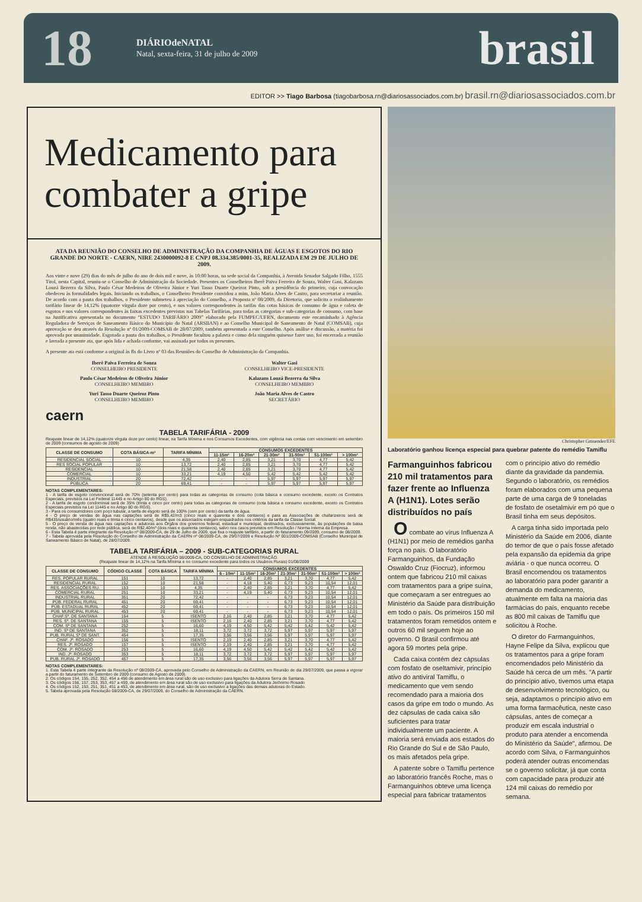18
DIÁRIOdeNATAL
Natal, sexta-feira, 31 de julho de 2009
brasil
EDITOR >> Tiago Barbosa (tiagobarbosa.rn@diariosassociados.com.br) brasil.rn@diariosassociados.com.br
Medicamento para combater a gripe
ATA DA REUNIÃO DO CONSELHO DE ADMINISTRAÇÃO DA COMPANHIA DE ÁGUAS E ESGOTOS DO RIO GRANDE DO NORTE - CAERN, NIRE 2430000092-8 E CNPJ 08.334.385/0001-35, REALIZADA EM 29 DE JULHO DE 2009.
Aos vinte e nove (29) dias do mês de julho do ano de dois mil e nove, às 10:00 horas, na sede social da Companhia, à Avenida Senador Salgado Filho, 1555 Tirol, nesta Capital, reuniu-se o Conselho de Administração da Sociedade. Presentes os Conselheiros Iberê Paiva Ferreira de Souza, Walter Gasi, Kalazans Louzá Bezerra da Silva, Paulo César Medeiros de Oliveira Júnior e Yuri Tasso Duarte Queiroz Pinto, sob a presidência do primeiro, cuja convocação obedeceu às formalidades legais. Iniciando os trabalhos, o Conselheiro Presidente convidou a mim, João Maria Alves de Castro, para secretariar a reunião. De acordo com a pauta dos trabalhos, o Presidente submeteu à apreciação do Conselho, a Proposta nº 08/2009, da Diretoria, que solicita o realinhamento tarifário linear de 14,12% (quatorze vírgula doze por cento), e nos valores correspondentes às tarifas das cotas básicas de consumo de água e coleta de esgotos e nos valores correspondentes às faixas excedentes previstas nas Tabelas Tarifárias, para todas as categorias e sub-categorias de consumo, com base na Justificativa apresentada no documento “ESTUDO TARIFÁRIO 2009” elaborado pela FUMPEC/UFRN, documento este encaminhado à Agência Reguladora de Serviços de Saneamento Básico do Município do Natal (ARSBAN) e ao Conselho Municipal de Saneamento de Natal (COMSAB), cuja aprovação se deu através da Resolução nº 01/2009-COMSAB de 28/07/2009, também apresentada a este Conselho. Após análise e discussão, a matéria foi aprovada por unanimidade. Esgotada a pauta dos trabalhos, o Presidente facultou a palavra e como dela ninguém quisesse fazer uso, foi encerrada a reunião e lavrada a presente ata, que após lida e achada conforme, vai assinada por todos os presentes.
A presente ata está conforme a original às fls do Livro nº 03 das Reuniões do Conselho de Administração da Companhia.
Iberê Paiva Ferreira de Souza
CONSELHEIRO PRESIDENTE
Walter Gasi
CONSELHEIRO VICE-PRESIDENTE
Paulo César Medeiros de Oliveira Júnior
CONSELHEIRO MEMBRO
Kalazans Louzá Bezerra da Silva
CONSELHEIRO MEMBRO
Yuri Tasso Duarte Queiroz Pinto
CONSELHEIRO MEMBRO
João Maria Alves de Castro
SECRETÁRIO
caern
TABELA TARIFÁRIA - 2009
Reajuste linear de 14,12% (quatorze vírgula doze por cento) linear, na Tarifa Mínima e nos Consumos Excedentes, com vigência nas contas com vencimento em setembro de 2009 (consumos de agosto de 2009)
| CLASSE DE CONSUMO | COTA BÁSICA-m³ | TARIFA MÍNIMA | CONSUMOS EXCEDENTES | | | | | |
| --- | --- | --- | --- | --- | --- | --- | --- | --- |
| | | | 11-15m³ | 16-20m³ | 21-30m³ | 31-50m³ | 51-100m³ | > 100m³ |
| RESIDENCIAL SOCIAL | 10 | 4,35 | 2,40 | 2,85 | 3,21 | 3,70 | 4,77 | 5,42 |
| RES SOCIAL POPULAR | 10 | 13,72 | 2,40 | 2,85 | 3,21 | 3,70 | 4,77 | 5,42 |
| RESIDENCIAL | 10 | 21,58 | 2,40 | 2,85 | 3,21 | 3,70 | 4,77 | 5,42 |
| COMERCIAL | 10 | 33,21 | 4,19 | 4,50 | 5,42 | 5,42 | 5,42 | 5,42 |
| INDUSTRIAL | 20 | 72,42 | - | - | 5,97 | 5,97 | 5,97 | 5,97 |
| PÚBLICA | 20 | 69,41 | - | - | 5,97 | 5,97 | 5,97 | 5,97 |
NOTAS COMPLEMENTARES:
1 - A tarifa de esgoto convencional será de 70% (setenta por cento) para todas as categorias de consumo (cota básica e consumo excedente, exceto os Contratos Especiais, previstos na Lei Federal 11445 e no Artigo 80 do RGS).
2 - A tarifa de esgoto condominial será de 35% (trinta e cinco por cento) para todas as categorias de consumo (cota básica e consumo excedente, exceto os Contratos Especiais previstos na Lei 11445 e no Artigo 80 do RGS).
3 - Para os consumidores com poço tubular, a tarifa de esgoto será de 100% (cem por cento) da tarifa de água.
4 - O preço de vendas de água nas captações será de R$5,42/m3 (cinco reais e quarenta e dois centavos) e para as Associações de chafarizeiros será de R$435/usuário/mês (quatro reais e trinta e cinco centavos), desde que os associados estejam enquadrados nos critérios da tarifa da Classe Social.
5 - O preço de venda de água nas captações e adutoras aos Órgãos dos governos federal, estadual e municipal, destinados, exclusivamente, às populações de baixa renda, não abastecidas por rede pública, será de R$2,40/m³ (dois reais e quarenta centavos), salvo nos casos previstos em Resolução / Norma Interna da Empresa.
6 - Esta Tabela é parte integrante da Resolução nº 08/2009-CA, de 29 de Julho de 2009, que fixa o reajuste tarifário, a partir do faturamento 09/2009, consumo de 08/2009.
7 - Tabela aprovada pela Resolução do Conselho de Administração da CAERN nº 08/2009-CA, de 29/07/2009 e Resolução Nº 001/2009-COMSAB (Conselho Municipal de Saneamento Básico de Natal), de 28/07/2009.
TABELA TARIFÁRIA – 2009 - SUB-CATEGORIAS RURAL
ATENDE À RESOLUÇÃO 08/2009-CA, DO CONSELHO DE ADMINISTRAÇÃO.
(Reajuste linear de 14,12% na Tarifa Mínima e no consumo excedente para todos os Usuários Rurais) 01/08/2009
| CLASSE DE CONSUMO | CÓDIGO CLASSE | COTA BÁSICA | TARIFA MÍNIMA | CONSUMOS EXCEDENTES | | | | | | |
| --- | --- | --- | --- | --- | --- | --- | --- | --- | --- | --- |
| | | | | 6 - 10m³ | 11-15m³ | 16-20m³ | 21-30m³ | 31-50m³ | 51-100m³ | > 100m³ |
| RES. POPULAR RURAL | 151 | 10 | 13,72 | - | 2,40 | 2,85 | 3,21 | 3,70 | 4,77 | 5,42 |
| RESIDENCIAL RURAL | 152 | 10 | 21,58 | - | 4,18 | 5,40 | 6,73 | 9,23 | 10,54 | 12,01 |
| RES. ASSOCIAÇÕES RU. | 153 | 10 | 4,35 | - | 2,40 | 2,85 | 3,21 | 3,70 | 4,77 | 5,42 |
| COMERCIAL RURAL | 251 | 10 | 33,21 | - | 4,19 | 5,40 | 6,73 | 9,23 | 10,54 | 12,01 |
| INDUSTRIAL RURAL | 351 | 20 | 72,42 | - | - | - | 6,73 | 9,23 | 10,54 | 12,01 |
| PÚB. FEDERAL RURAL | 451 | 20 | 69,41 | - | - | - | 6,73 | 9,23 | 10,54 | 12,01 |
| PÚB. ESTADUAL RURAL | 452 | 20 | 69,41 | - | - | - | 6,73 | 9,23 | 10,54 | 12,01 |
| PÚB. MUNICIPAL RURAL | 453 | 20 | 69,41 | - | - | - | 6,73 | 9,23 | 10,54 | 12,01 |
| CHAF.Sº. DE SANTANA | 154 | 5 | ISENTO | 2,16 | 2,40 | 2,85 | 3,21 | 3,70 | 4,77 | 5,42 |
| RES. Sº. DE SANTANA | 155 | 5 | ISENTO | 2,16 | 2,40 | 2,85 | 3,21 | 3,70 | 4,77 | 5,42 |
| COM. Sª DE SANTANA | 252 | 5 | 16,60 | 4,19 | 4,50 | 5,42 | 5,42 | 5,42 | 5,42 | 5,42 |
| IND. Sª DE SANTANA | 352 | 5 | 18,11 | 3,72 | 3,72 | 3,72 | 5,97 | 5,97 | 5,97 | 5,97 |
| PUB. RURAL Sª DE SANT. | 454 | 5 | 17,35 | 3,56 | 3,56 | 3,56 | 5,97 | 5,97 | 5,97 | 5,97 |
| CHAF. Jº. ROSADO | 156 | 5 | ISENTO | 2,19 | 2,40 | 2,85 | 3,21 | 3,70 | 4,77 | 5,42 |
| RES. Jº. ROSADO | 157 | 5 | ISENTO | 2,19 | 2,40 | 2,85 | 3,21 | 3,70 | 4,77 | 5,42 |
| COM. Jº. ROSADO | 253 | 5 | 16,60 | 4,19 | 4,50 | 5,42 | 5,42 | 5,42 | 5,42 | 5,42 |
| IND. Jº. ROSADO | 353 | 5 | 18,11 | 3,72 | 3,72 | 3,72 | 5,97 | 5,97 | 5,97 | 5,97 |
| PUB. RURAL Jº. ROSADO | 457 | 5 | 17,35 | 3,56 | 3,56 | 3,56 | 5,97 | 5,97 | 5,97 | 5,97 |
NOTAS COMPLEMENTARES:
1. Esta Tabela é parte integrante da Resolução nº 08/2009-CA, aprovada pelo Conselho de Administração da CAERN, em Reunião de dia 29/07/2009, que passa a vigorar a partir do faturamento de Setembro de 2009 (consumo de Agosto de 2009).
2. Os códigos 154, 155, 252, 352, 454 a 456 de atendimento em área rural são de uso exclusivo para ligações da Adutora Serra de Santana.
3. Os códigos 156, 157, 253, 353, 457 a 459, de atendimento em área rural são de uso exclusivo para ligações da Adutora Jerônimo Rosado
4. Os códigos 152, 153, 251, 351, 451 a 453, de atendimento em área rural, são de uso exclusivo a ligações das demais adutoras do Estado.
5. Tabela aprovada pela Resolução 08/2009-CA, de 29/07/2009, do Conselho de Administração da CAERN.
Christopher Gmuender/EFE
Laboratório ganhou licença especial para quebrar patente do remédio Tamiflu
Farmanguinhos fabricou 210 mil tratamentos para fazer frente ao Influenza A (H1N1). Lotes serão distribuídos no país
O combate ao vírus Influenza A (H1N1) por meio de remédios ganha força no país. O laboratório Farmanguinhos, da Fundação Oswaldo Cruz (Fiocruz), informou ontem que fabricou 210 mil caixas com tratamentos para a gripe suína, que começaram a ser entregues ao Ministério da Saúde para distribuição em todo o país. Os primeiros 150 mil tratamentos foram remetidos ontem e outros 60 mil seguem hoje ao governo. O Brasil confirmou até agora 59 mortes pela gripe.
Cada caixa contém dez cápsulas com fosfato de oseltamivir, princípio ativo do antiviral Tamiflu, o medicamento que vem sendo recomendado para a maioria dos casos da gripe em todo o mundo. As dez cápsulas de cada caixa são suficientes para tratar individualmente um paciente. A maioria será enviada aos estados do Rio Grande do Sul e de São Paulo, os mais afetados pela gripe.
A patente sobre o Tamiflu pertence ao laboratório francês Roche, mas o Farmanguinhos obteve uma licença especial para fabricar tratamentos com o princípio ativo do remédio diante da gravidade da pandemia. Segundo o laboratório, os remédios foram elaborados com uma pequena parte de uma carga de 9 toneladas de fosfato de osetalmivir em pó que o Brasil tinha em seus depósitos.
A carga tinha sido importada pelo Ministério da Saúde em 2006, diante do temor de que o país fosse afetado pela expansão da epidemia da gripe aviária - o que nunca ocorreu. O Brasil encomendou os tratamentos ao laboratório para poder garantir a demanda do medicamento, atualmente em falta na maioria das farmácias do país, enquanto recebe as 800 mil caixas de Tamiflu que solicitou à Roche.
O diretor do Farmanguinhos, Hayne Felipe da Silva, explicou que os tratamentos para a gripe foram encomendados pelo Ministério da Saúde há cerca de um mês. "A partir do princípio ativo, tivemos uma etapa de desenvolvimento tecnológico, ou seja, adaptamos o princípio ativo em uma forma farmacêutica, neste caso cápsulas, antes de começar a produzir em escala industrial o produto para atender a encomenda do Ministério da Saúde", afirmou. De acordo com Silva, o Farmanguinhos poderá atender outras encomendas se o governo solicitar, já que conta com capacidade para produzir até 124 mil caixas do remédio por semana.